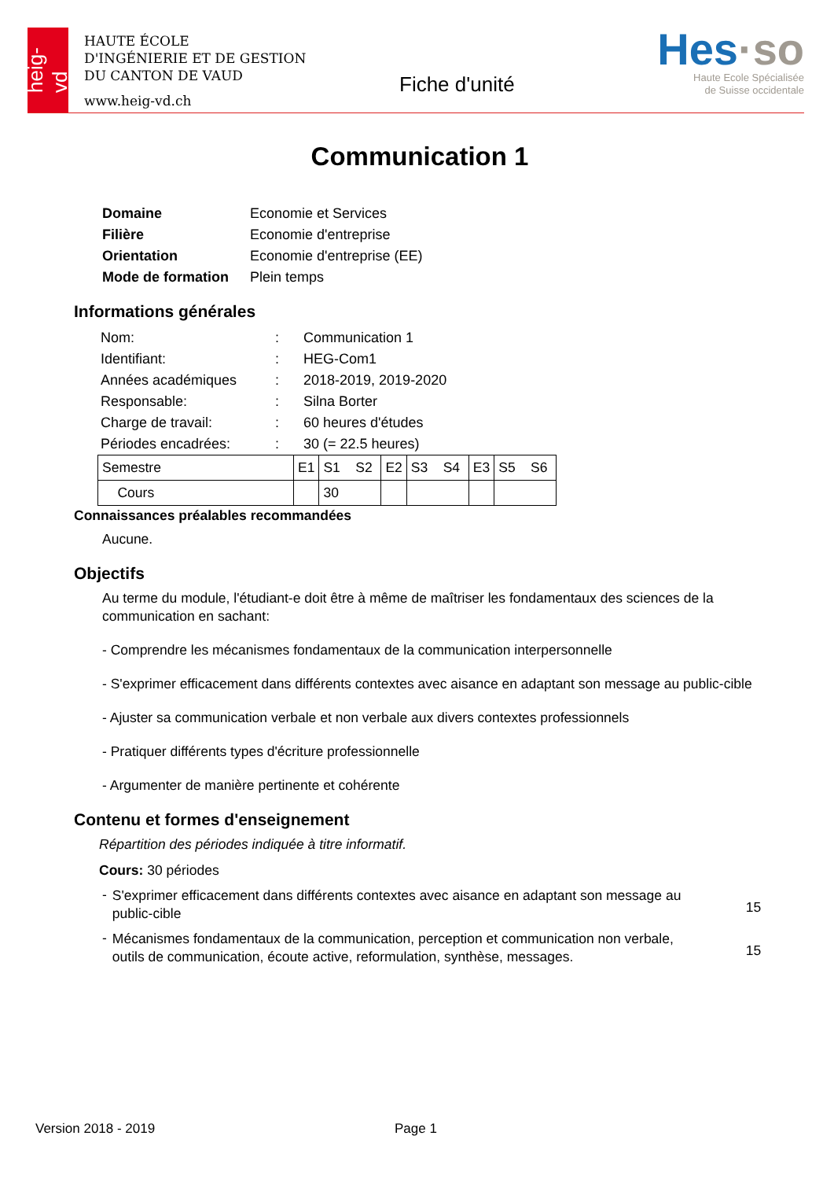heig-vd
HAUTE ÉCOLE
D'INGÉNIERIE ET DE GESTION
DU CANTON DE VAUD
www.heig-vd.ch
Fiche d'unité
Hes·so
Haute Ecole Spécialisée
de Suisse occidentale
Communication 1
| Domaine | Economie et Services |
| Filière | Economie d'entreprise |
| Orientation | Economie d'entreprise (EE) |
| Mode de formation | Plein temps |
Informations générales
| Nom: | : | Communication 1 |
| Identifiant: | : | HEG-Com1 |
| Années académiques | : | 2018-2019, 2019-2020 |
| Responsable: | : | Silna Borter |
| Charge de travail: | : | 60 heures d'études |
| Périodes encadrées: | : | 30 (= 22.5 heures) |
| Semestre | E1 | S1 S2 | E2 | S3 S4 | E3 | S5 S6 |
| Cours | | 30 | | | | |
Connaissances préalables recommandées
Aucune.
Objectifs
Au terme du module, l'étudiant-e doit être à même de maîtriser les fondamentaux des sciences de la communication en sachant:
- Comprendre les mécanismes fondamentaux de la communication interpersonnelle
- S'exprimer efficacement dans différents contextes avec aisance en adaptant son message au public-cible
- Ajuster sa communication verbale et non verbale aux divers contextes professionnels
- Pratiquer différents types d'écriture professionnelle
- Argumenter de manière pertinente et cohérente
Contenu et formes d'enseignement
Répartition des périodes indiquée à titre informatif.
Cours: 30 périodes
| - | S'exprimer efficacement dans différents contextes avec aisance en adaptant son message au public-cible | 15 |
| - | Mécanismes fondamentaux de la communication, perception et communication non verbale, outils de communication, écoute active, reformulation, synthèse, messages. | 15 |
Version 2018 - 2019 Page 1